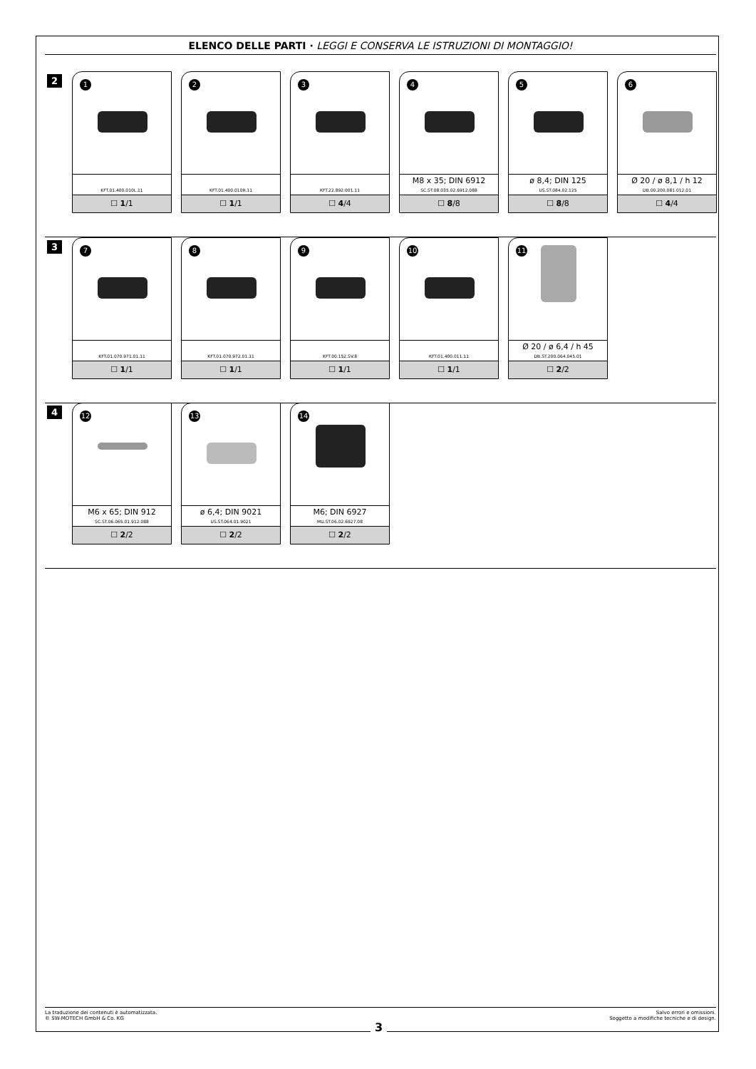ELENCO DELLE PARTI · LEGGI E CONSERVA LE ISTRUZIONI DI MONTAGGIO!
2
1
KFT.01.400.010L.11
☐ 1/1
2
KFT.01.400.010R.11
☐ 1/1
3
KFT.22.892.001.11
☐ 4/4
4
M8 x 35; DIN 6912
SC.ST.08.035.02.6912.088
☐ 8/8
5
ø 8,4; DIN 125
US.ST.084.02.125
☐ 8/8
6
Ø 20 / ø 8,1 / h 12
DB.00.200.081.012.01
☐ 4/4
3
7
KFT.01.070.971.01.11
☐ 1/1
8
KFT.01.070.972.01.11
☐ 1/1
9
KFT.00.152.SV.8
☐ 1/1
10
KFT.01.400.011.11
☐ 1/1
11
Ø 20 / ø 6,4 / h 45
DB.ST.200.064.045.01
☐ 2/2
4
12
M6 x 65; DIN 912
SC.ST.06.065.01.912.088
☐ 2/2
13
ø 6,4; DIN 9021
US.ST.064.01.9021
☐ 2/2
14
M6; DIN 6927
MU.ST.06.02.6927.08
☐ 2/2
La traduzione dei contenuti è automatizzata.
© SW-MOTECH GmbH & Co. KG
Salvo errori e omissioni.
Soggetto a modifiche tecniche e di design.
3